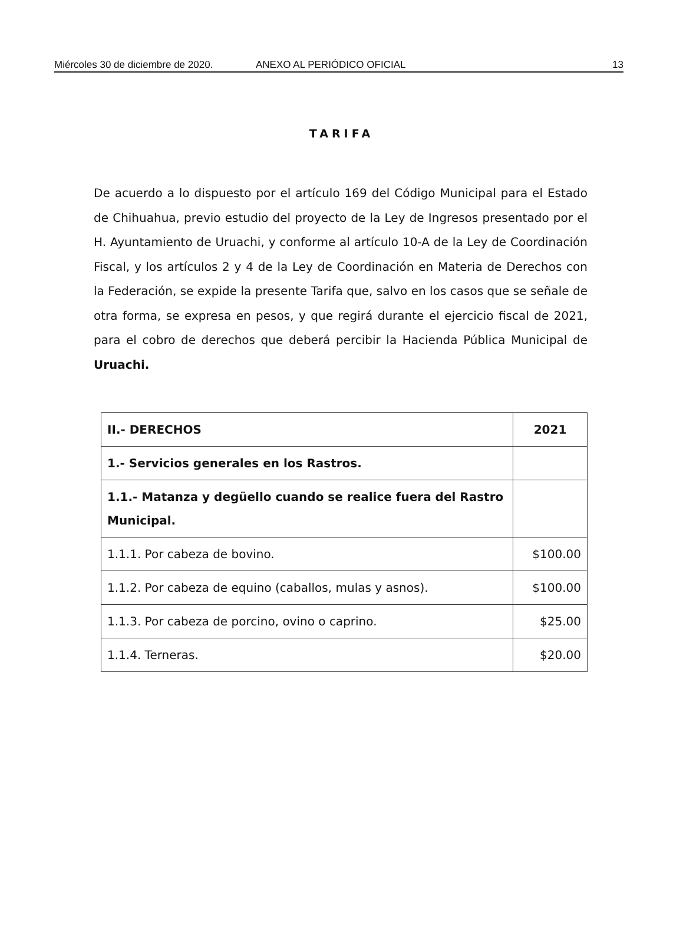Miércoles 30 de diciembre de 2020. ANEXO AL PERIÓDICO OFICIAL 13
TARIFA
De acuerdo a lo dispuesto por el artículo 169 del Código Municipal para el Estado de Chihuahua, previo estudio del proyecto de la Ley de Ingresos presentado por el H. Ayuntamiento de Uruachi, y conforme al artículo 10-A de la Ley de Coordinación Fiscal, y los artículos 2 y 4 de la Ley de Coordinación en Materia de Derechos con la Federación, se expide la presente Tarifa que, salvo en los casos que se señale de otra forma, se expresa en pesos, y que regirá durante el ejercicio fiscal de 2021, para el cobro de derechos que deberá percibir la Hacienda Pública Municipal de Uruachi.
| II.- DERECHOS | 2021 |
| --- | --- |
| 1.- Servicios generales en los Rastros. | |
| 1.1.- Matanza y degüello cuando se realice fuera del Rastro Municipal. | |
| 1.1.1. Por cabeza de bovino. | $100.00 |
| 1.1.2. Por cabeza de equino (caballos, mulas y asnos). | $100.00 |
| 1.1.3. Por cabeza de porcino, ovino o caprino. | $25.00 |
| 1.1.4. Terneras. | $20.00 |